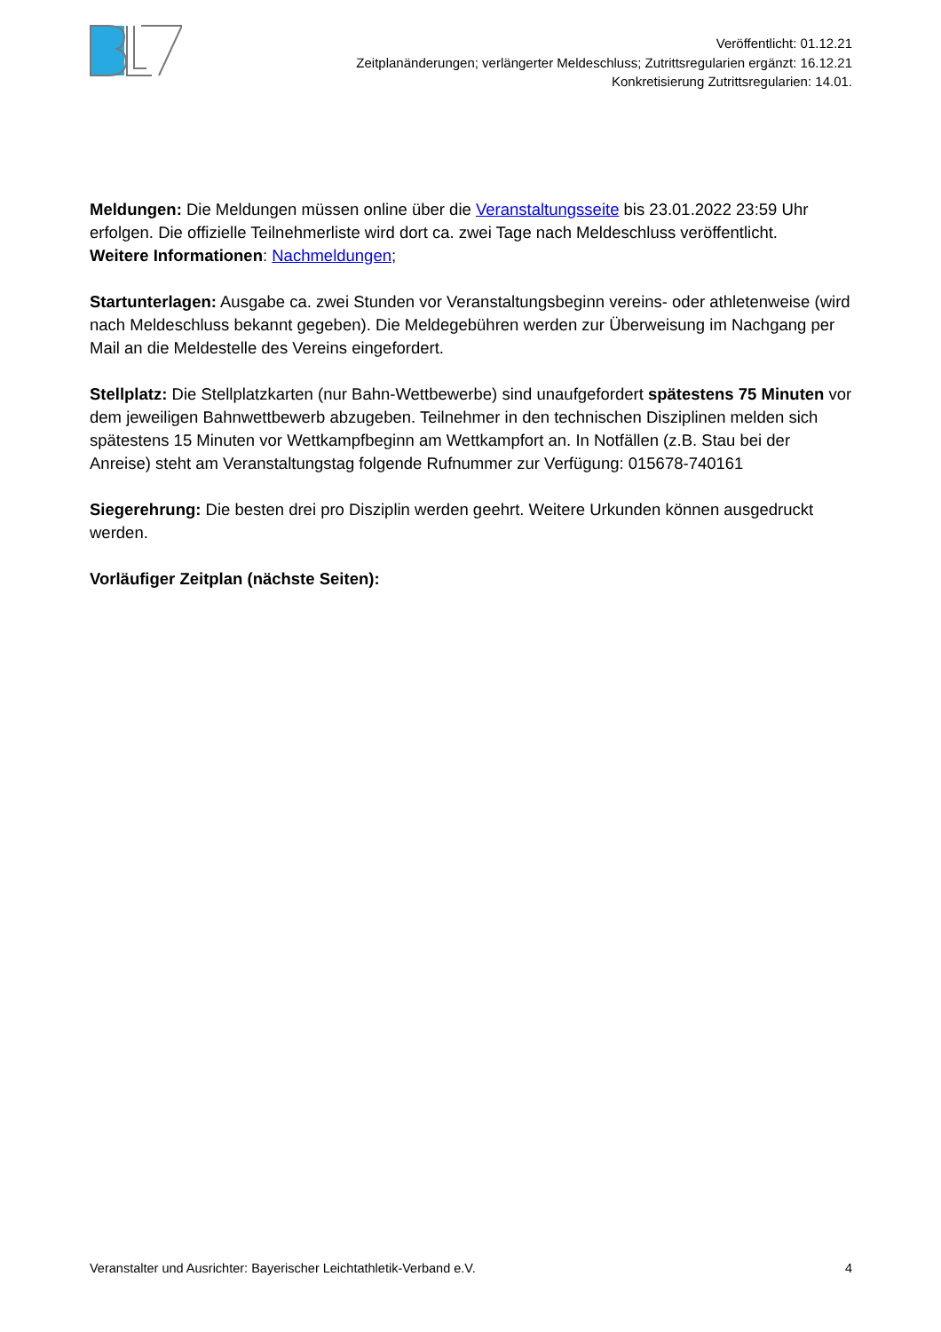Veröffentlicht: 01.12.21
Zeitplanänderungen; verlängerter Meldeschluss; Zutrittsregularien ergänzt: 16.12.21
Konkretisierung Zutrittsregularien: 14.01.
Meldungen: Die Meldungen müssen online über die Veranstaltungsseite bis 23.01.2022 23:59 Uhr erfolgen. Die offizielle Teilnehmerliste wird dort ca. zwei Tage nach Meldeschluss veröffentlicht.
Weitere Informationen: Nachmeldungen;
Startunterlagen: Ausgabe ca. zwei Stunden vor Veranstaltungsbeginn vereins- oder athletenweise (wird nach Meldeschluss bekannt gegeben). Die Meldegebühren werden zur Überweisung im Nachgang per Mail an die Meldestelle des Vereins eingefordert.
Stellplatz: Die Stellplatzkarten (nur Bahn-Wettbewerbe) sind unaufgefordert spätestens 75 Minuten vor dem jeweiligen Bahnwettbewerb abzugeben. Teilnehmer in den technischen Disziplinen melden sich spätestens 15 Minuten vor Wettkampfbeginn am Wettkampfort an. In Notfällen (z.B. Stau bei der Anreise) steht am Veranstaltungstag folgende Rufnummer zur Verfügung: 015678-740161
Siegerehrung: Die besten drei pro Disziplin werden geehrt. Weitere Urkunden können ausgedruckt werden.
Vorläufiger Zeitplan (nächste Seiten):
Veranstalter und Ausrichter: Bayerischer Leichtathletik-Verband e.V. 4